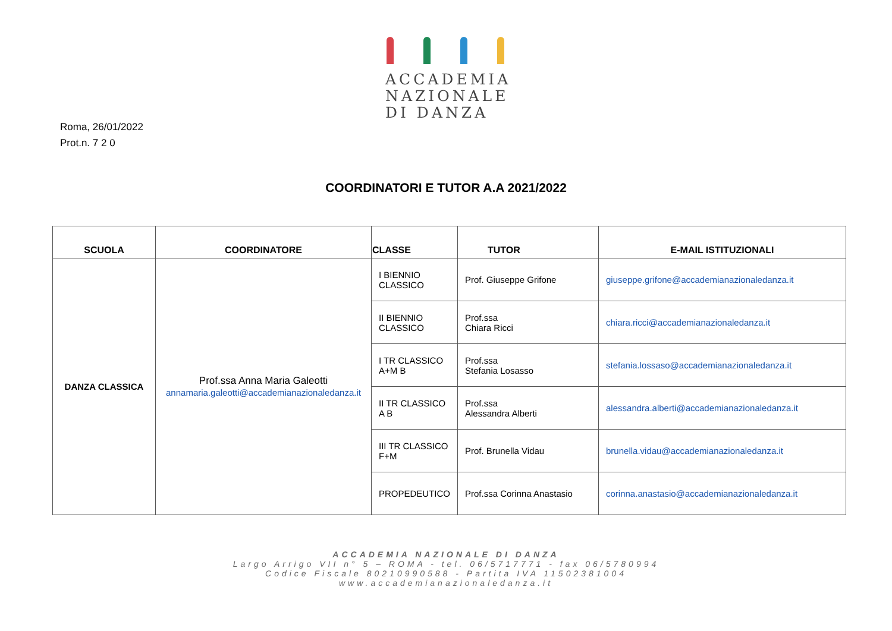ACCADEMIA
NAZIONALE
DI DANZA
Roma, 26/01/2022
Prot.n. 7 2 0
COORDINATORI E TUTOR A.A 2021/2022
| SCUOLA | COORDINATORE | CLASSE | TUTOR | E-MAIL ISTITUZIONALI |
| --- | --- | --- | --- | --- |
| DANZA CLASSICA | Prof.ssa Anna Maria Galeotti annamaria.galeotti@accademianazionaledanza.it | I BIENNIO CLASSICO | Prof. Giuseppe Grifone | giuseppe.grifone@accademianazionaledanza.it |
| | | II BIENNIO CLASSICO | Prof.ssa Chiara Ricci | chiara.ricci@accademianazionaledanza.it |
| | | I TR CLASSICO A+M B | Prof.ssa Stefania Losasso | stefania.lossaso@accademianazionaledanza.it |
| | | II TR CLASSICO A B | Prof.ssa Alessandra Alberti | alessandra.alberti@accademianazionaledanza.it |
| | | III TR CLASSICO F+M | Prof. Brunella Vidau | brunella.vidau@accademianazionaledanza.it |
| | | PROPEDEUTICO | Prof.ssa Corinna Anastasio | corinna.anastasio@accademianazionaledanza.it |
ACCADEMIA NAZIONALE DI DANZA
Largo Arrigo VII n° 5 – ROMA - tel. 06/5717771 - fax 06/5780994
Codice Fiscale 80210990588 - Partita IVA 11502381004
www.accademianazionaledanza.it